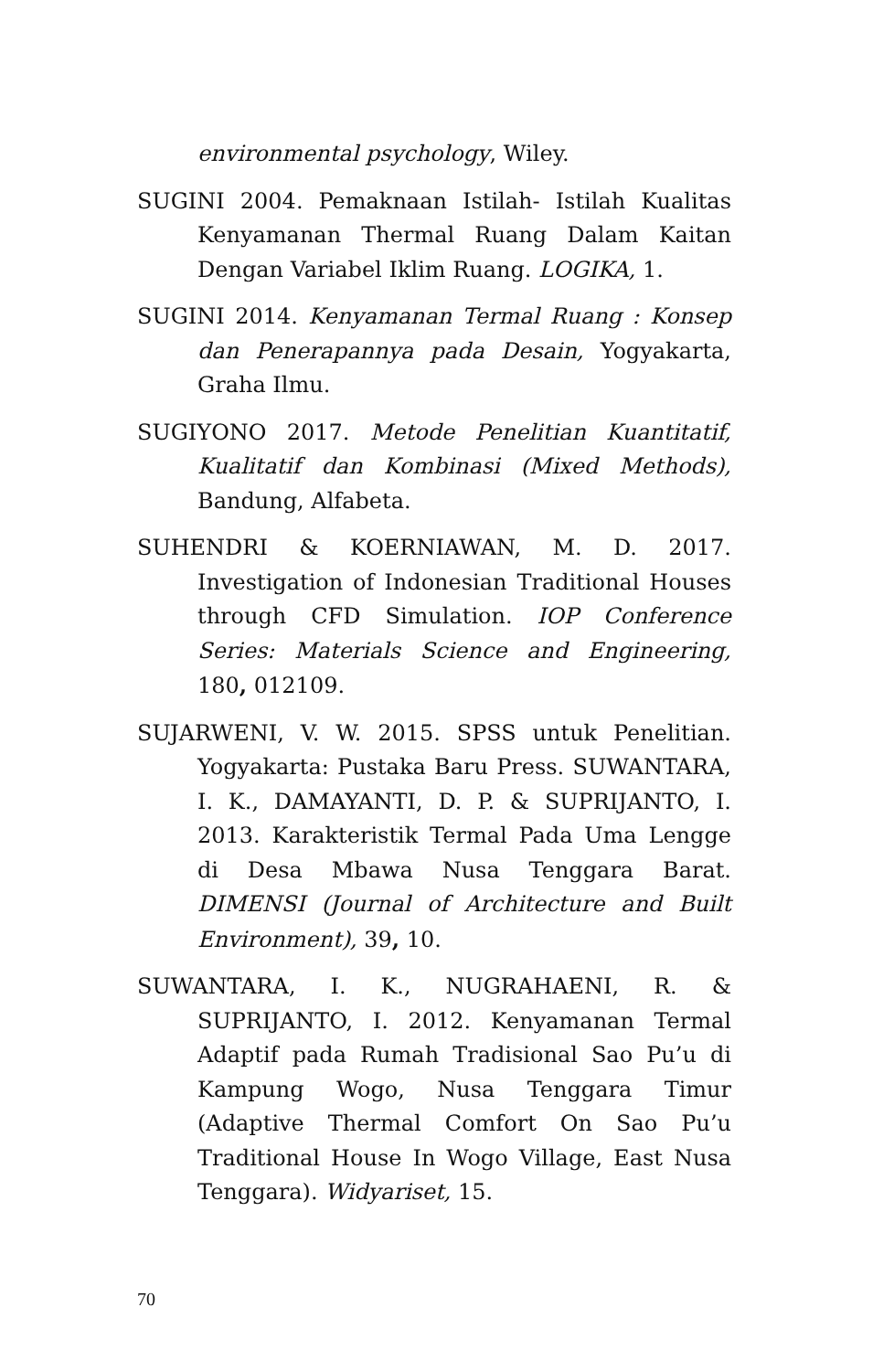environmental psychology, Wiley.
SUGINI 2004. Pemaknaan Istilah- Istilah Kualitas Kenyamanan Thermal Ruang Dalam Kaitan Dengan Variabel Iklim Ruang. LOGIKA, 1.
SUGINI 2014. Kenyamanan Termal Ruang : Konsep dan Penerapannya pada Desain, Yogyakarta, Graha Ilmu.
SUGIYONO 2017. Metode Penelitian Kuantitatif, Kualitatif dan Kombinasi (Mixed Methods), Bandung, Alfabeta.
SUHENDRI & KOERNIAWAN, M. D. 2017. Investigation of Indonesian Traditional Houses through CFD Simulation. IOP Conference Series: Materials Science and Engineering, 180, 012109.
SUJARWENI, V. W. 2015. SPSS untuk Penelitian. Yogyakarta: Pustaka Baru Press. SUWANTARA, I. K., DAMAYANTI, D. P. & SUPRIJANTO, I. 2013. Karakteristik Termal Pada Uma Lengge di Desa Mbawa Nusa Tenggara Barat. DIMENSI (Journal of Architecture and Built Environment), 39, 10.
SUWANTARA, I. K., NUGRAHAENI, R. & SUPRIJANTO, I. 2012. Kenyamanan Termal Adaptif pada Rumah Tradisional Sao Pu’u di Kampung Wogo, Nusa Tenggara Timur (Adaptive Thermal Comfort On Sao Pu’u Traditional House In Wogo Village, East Nusa Tenggara). Widyariset, 15.
70